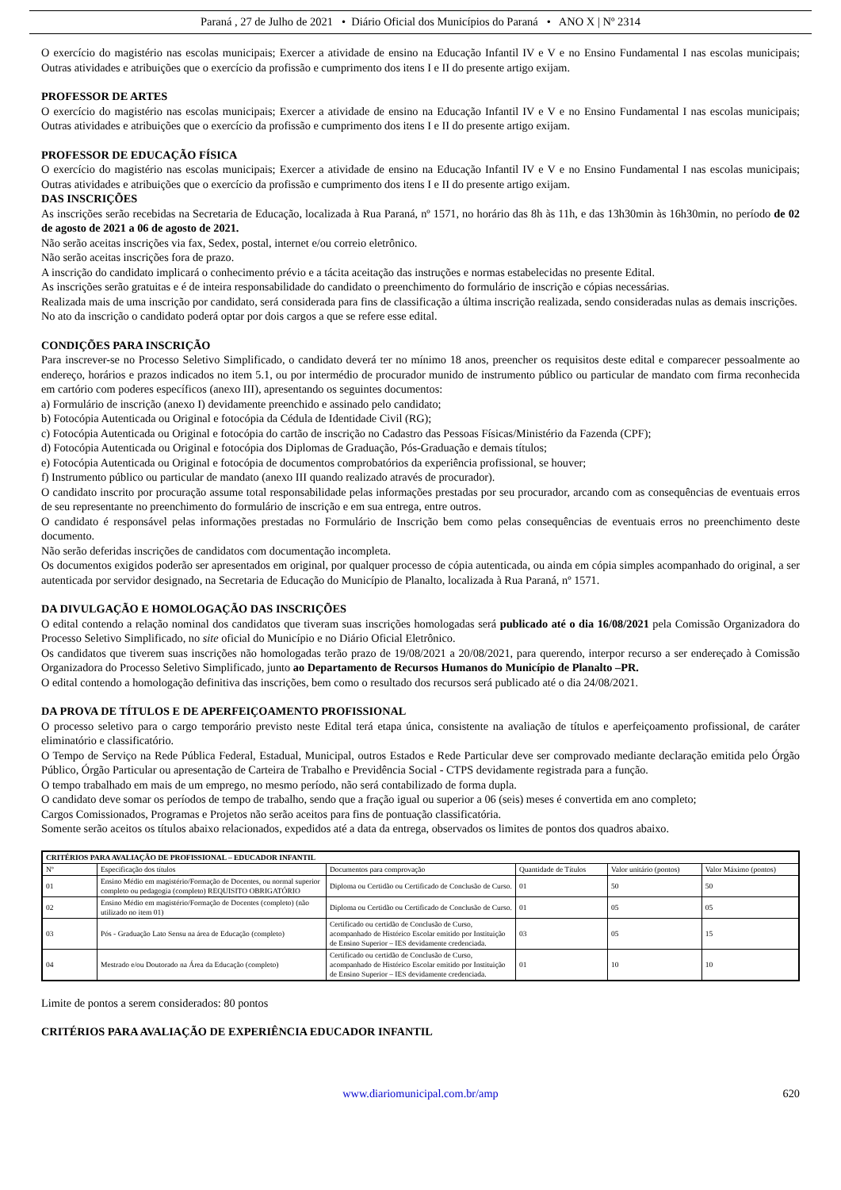Paraná , 27 de Julho de 2021 • Diário Oficial dos Municípios do Paraná • ANO X | Nº 2314
O exercício do magistério nas escolas municipais; Exercer a atividade de ensino na Educação Infantil IV e V e no Ensino Fundamental I nas escolas municipais; Outras atividades e atribuições que o exercício da profissão e cumprimento dos itens I e II do presente artigo exijam.
PROFESSOR DE ARTES
O exercício do magistério nas escolas municipais; Exercer a atividade de ensino na Educação Infantil IV e V e no Ensino Fundamental I nas escolas municipais; Outras atividades e atribuições que o exercício da profissão e cumprimento dos itens I e II do presente artigo exijam.
PROFESSOR DE EDUCAÇÃO FÍSICA
O exercício do magistério nas escolas municipais; Exercer a atividade de ensino na Educação Infantil IV e V e no Ensino Fundamental I nas escolas municipais; Outras atividades e atribuições que o exercício da profissão e cumprimento dos itens I e II do presente artigo exijam.
DAS INSCRIÇÕES
As inscrições serão recebidas na Secretaria de Educação, localizada à Rua Paraná, nº 1571, no horário das 8h às 11h, e das 13h30min às 16h30min, no período de 02 de agosto de 2021 a 06 de agosto de 2021.
Não serão aceitas inscrições via fax, Sedex, postal, internet e/ou correio eletrônico.
Não serão aceitas inscrições fora de prazo.
A inscrição do candidato implicará o conhecimento prévio e a tácita aceitação das instruções e normas estabelecidas no presente Edital.
As inscrições serão gratuitas e é de inteira responsabilidade do candidato o preenchimento do formulário de inscrição e cópias necessárias.
Realizada mais de uma inscrição por candidato, será considerada para fins de classificação a última inscrição realizada, sendo consideradas nulas as demais inscrições.
No ato da inscrição o candidato poderá optar por dois cargos a que se refere esse edital.
CONDIÇÕES PARA INSCRIÇÃO
Para inscrever-se no Processo Seletivo Simplificado, o candidato deverá ter no mínimo 18 anos, preencher os requisitos deste edital e comparecer pessoalmente ao endereço, horários e prazos indicados no item 5.1, ou por intermédio de procurador munido de instrumento público ou particular de mandato com firma reconhecida em cartório com poderes específicos (anexo III), apresentando os seguintes documentos:
a) Formulário de inscrição (anexo I) devidamente preenchido e assinado pelo candidato;
b) Fotocópia Autenticada ou Original e fotocópia da Cédula de Identidade Civil (RG);
c) Fotocópia Autenticada ou Original e fotocópia do cartão de inscrição no Cadastro das Pessoas Físicas/Ministério da Fazenda (CPF);
d) Fotocópia Autenticada ou Original e fotocópia dos Diplomas de Graduação, Pós-Graduação e demais títulos;
e) Fotocópia Autenticada ou Original e fotocópia de documentos comprobatórios da experiência profissional, se houver;
f) Instrumento público ou particular de mandato (anexo III quando realizado através de procurador).
O candidato inscrito por procuração assume total responsabilidade pelas informações prestadas por seu procurador, arcando com as consequências de eventuais erros de seu representante no preenchimento do formulário de inscrição e em sua entrega, entre outros.
O candidato é responsável pelas informações prestadas no Formulário de Inscrição bem como pelas consequências de eventuais erros no preenchimento deste documento.
Não serão deferidas inscrições de candidatos com documentação incompleta.
Os documentos exigidos poderão ser apresentados em original, por qualquer processo de cópia autenticada, ou ainda em cópia simples acompanhado do original, a ser autenticada por servidor designado, na Secretaria de Educação do Município de Planalto, localizada à Rua Paraná, nº 1571.
DA DIVULGAÇÃO E HOMOLOGAÇÃO DAS INSCRIÇÕES
O edital contendo a relação nominal dos candidatos que tiveram suas inscrições homologadas será publicado até o dia 16/08/2021 pela Comissão Organizadora do Processo Seletivo Simplificado, no site oficial do Município e no Diário Oficial Eletrônico.
Os candidatos que tiverem suas inscrições não homologadas terão prazo de 19/08/2021 a 20/08/2021, para querendo, interpor recurso a ser endereçado à Comissão Organizadora do Processo Seletivo Simplificado, junto ao Departamento de Recursos Humanos do Município de Planalto –PR.
O edital contendo a homologação definitiva das inscrições, bem como o resultado dos recursos será publicado até o dia 24/08/2021.
DA PROVA DE TÍTULOS E DE APERFEIÇOAMENTO PROFISSIONAL
O processo seletivo para o cargo temporário previsto neste Edital terá etapa única, consistente na avaliação de títulos e aperfeiçoamento profissional, de caráter eliminatório e classificatório.
O Tempo de Serviço na Rede Pública Federal, Estadual, Municipal, outros Estados e Rede Particular deve ser comprovado mediante declaração emitida pelo Órgão Público, Órgão Particular ou apresentação de Carteira de Trabalho e Previdência Social - CTPS devidamente registrada para a função.
O tempo trabalhado em mais de um emprego, no mesmo período, não será contabilizado de forma dupla.
O candidato deve somar os períodos de tempo de trabalho, sendo que a fração igual ou superior a 06 (seis) meses é convertida em ano completo;
Cargos Comissionados, Programas e Projetos não serão aceitos para fins de pontuação classificatória.
Somente serão aceitos os títulos abaixo relacionados, expedidos até a data da entrega, observados os limites de pontos dos quadros abaixo.
| CRITÉRIOS PARA AVALIAÇÃO DE PROFISSIONAL – EDUCADOR INFANTIL | | | | | |
| --- | --- | --- | --- | --- | --- |
| Nº | Especificação dos títulos | Documentos para comprovação | Quantidade de Títulos | Valor unitário (pontos) | Valor Máximo (pontos) |
| 01 | Ensino Médio em magistério/Formação de Docentes, ou normal superior completo ou pedagogia (completo) REQUISITO OBRIGATÓRIO | Diploma ou Certidão ou Certificado de Conclusão de Curso. | 01 | 50 | 50 |
| 02 | Ensino Médio em magistério/Formação de Docentes (completo) (não utilizado no item 01) | Diploma ou Certidão ou Certificado de Conclusão de Curso. | 01 | 05 | 05 |
| 03 | Pós - Graduação Lato Sensu na área de Educação (completo) | Certificado ou certidão de Conclusão de Curso, acompanhado de Histórico Escolar emitido por Instituição de Ensino Superior – IES devidamente credenciada. | 03 | 05 | 15 |
| 04 | Mestrado e/ou Doutorado na Área da Educação (completo) | Certificado ou certidão de Conclusão de Curso, acompanhado de Histórico Escolar emitido por Instituição de Ensino Superior – IES devidamente credenciada. | 01 | 10 | 10 |
Limite de pontos a serem considerados: 80 pontos
CRITÉRIOS PARA AVALIAÇÃO DE EXPERIÊNCIA EDUCADOR INFANTIL
www.diariomunicipal.com.br/amp 620